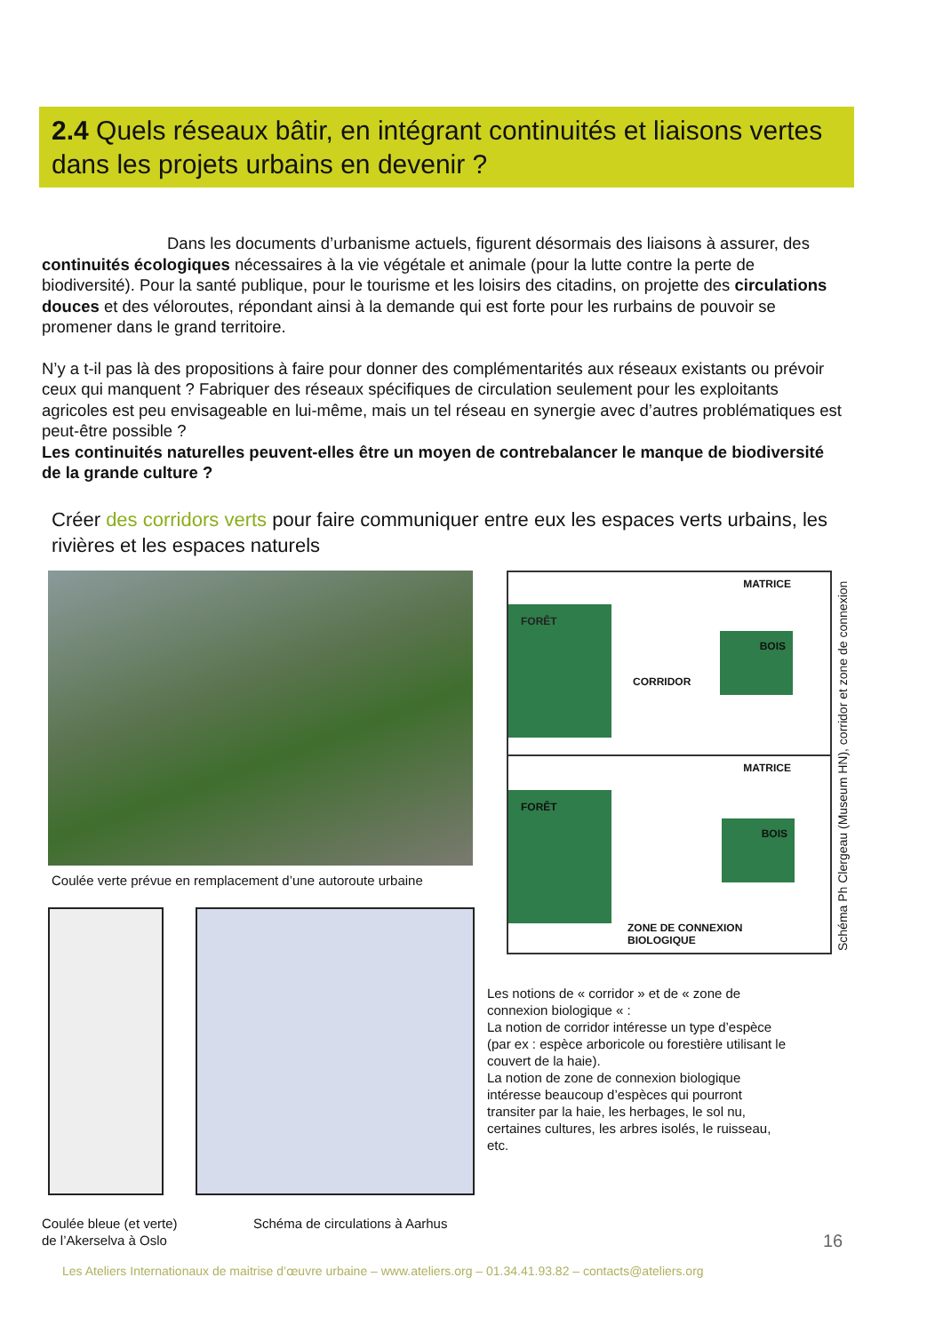2.4 Quels réseaux bâtir, en intégrant continuités et liaisons vertes dans les projets urbains en devenir ?
Dans les documents d’urbanisme actuels, figurent désormais des liaisons à assurer, des continuités écologiques nécessaires à la vie végétale et animale (pour la lutte contre la perte de biodiversité). Pour la santé publique, pour le tourisme et les loisirs des citadins, on projette des circulations douces et des véloroutes, répondant ainsi à la demande qui est forte pour les rurbains de pouvoir se promener dans le grand territoire.
N’y a t-il pas là des propositions à faire pour donner des complémentarités aux réseaux existants ou prévoir ceux qui manquent ? Fabriquer des réseaux spécifiques de circulation seulement pour les exploitants agricoles est peu envisageable en lui-même, mais un tel réseau en synergie avec d’autres problématiques est peut-être possible ?
Les continuités naturelles peuvent-elles être un moyen de contrebalancer le manque de biodiversité de la grande culture ?
Créer des corridors verts pour faire communiquer entre eux les espaces verts urbains, les rivières et les espaces naturels
Coulée verte prévue en remplacement d’une autoroute urbaine
MATRICE
FORÊT
BOIS
CORRIDOR
MATRICE
FORÊT
BOIS
ZONE DE CONNEXION
BIOLOGIQUE
Schéma Ph Clergeau (Museum HN), corridor et zone de connexion
Les notions de « corridor » et de « zone de connexion biologique « :
La notion de corridor intéresse un type d’espèce (par ex : espèce arboricole ou forestière utilisant le couvert de la haie).
La notion de zone de connexion biologique intéresse beaucoup d’espèces qui pourront transiter par la haie, les herbages, le sol nu, certaines cultures, les arbres isolés, le ruisseau, etc.
Coulée bleue (et verte)
de l’Akerselva à Oslo
Schéma de circulations à Aarhus
16
Les Ateliers Internationaux de maitrise d’œuvre urbaine – www.ateliers.org – 01.34.41.93.82 – contacts@ateliers.org